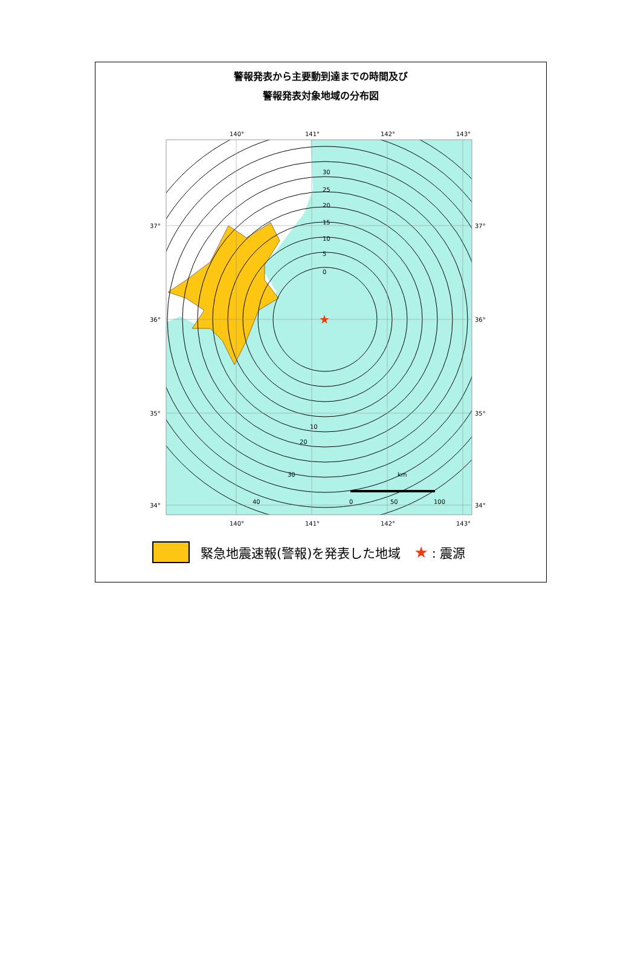警報発表から主要動到達までの時間及び
警報発表対象地域の分布図
★
140°
141°
142°
143°
140°
141°
142°
143°
37°
36°
35°
34°
37°
36°
35°
34°
0
5
10
15
20
25
30
10
20
30
40
km
0
50
100
緊急地震速報(警報)を発表した地域 ★: 震源